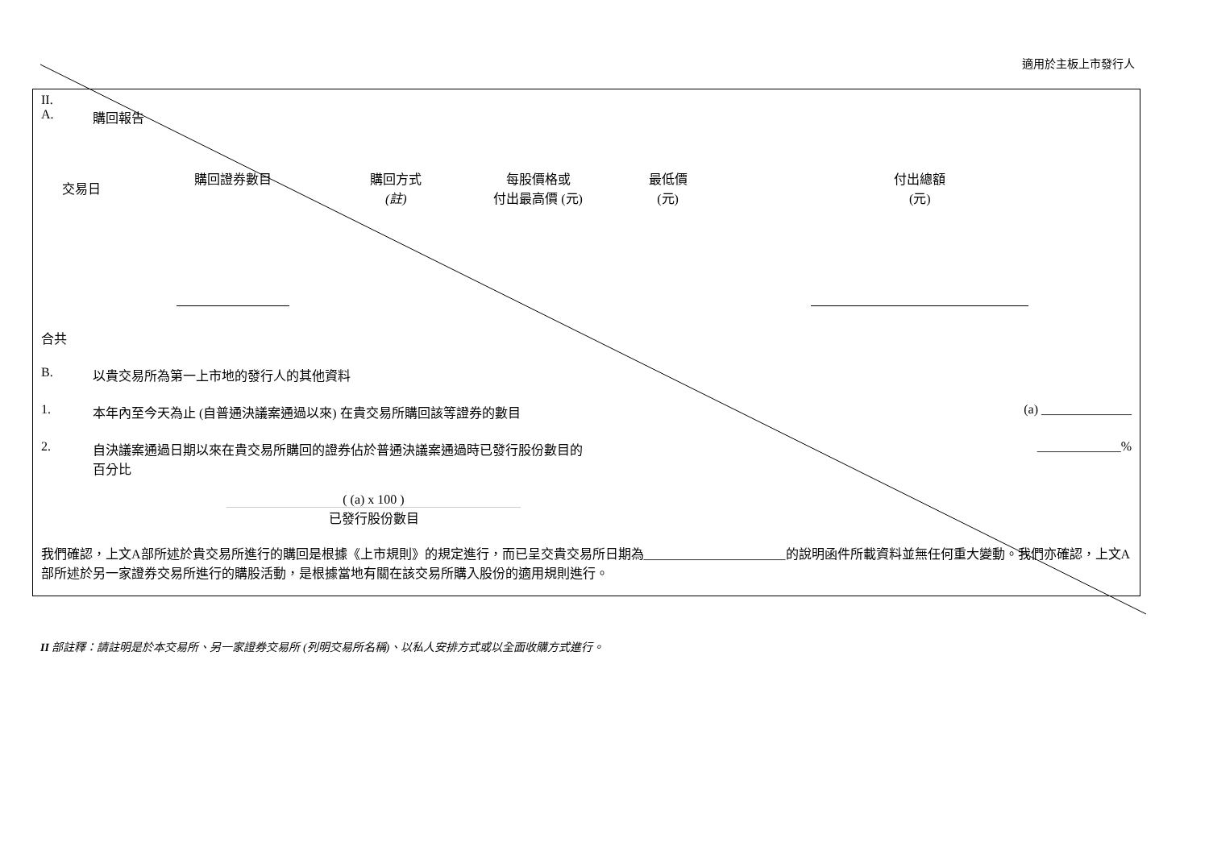適用於主板上市發行人
II.
A. 購回報告
| 交易日 | 購回證券數目 | 購回方式 (註) | 每股價格或 付出最高價 (元) | 最低價 (元) | 付出總額 (元) |
| --- | --- | --- | --- | --- | --- |
合共
B. 以貴交易所為第一上市地的發行人的其他資料
1. 本年內至今天為止 (自普通決議案通過以來) 在貴交易所購回該等證券的數目 (a) ______________
2. 自決議案通過日期以來在貴交易所購回的證券佔於普通決議案通過時已發行股份數目的
百分比 _____________%
( (a) x 100 )
已發行股份數目
我們確認，上文A部所述於貴交易所進行的購回是根據《上市規則》的規定進行，而已呈交貴交易所日期為______________________的說明函件所載資料並無任何重大變動。我們亦確認，上文A部所述於另一家證券交易所進行的購股活動，是根據當地有關在該交易所購入股份的適用規則進行。
II 部註釋：請註明是於本交易所、另一家證券交易所 (列明交易所名稱)、以私人安排方式或以全面收購方式進行。